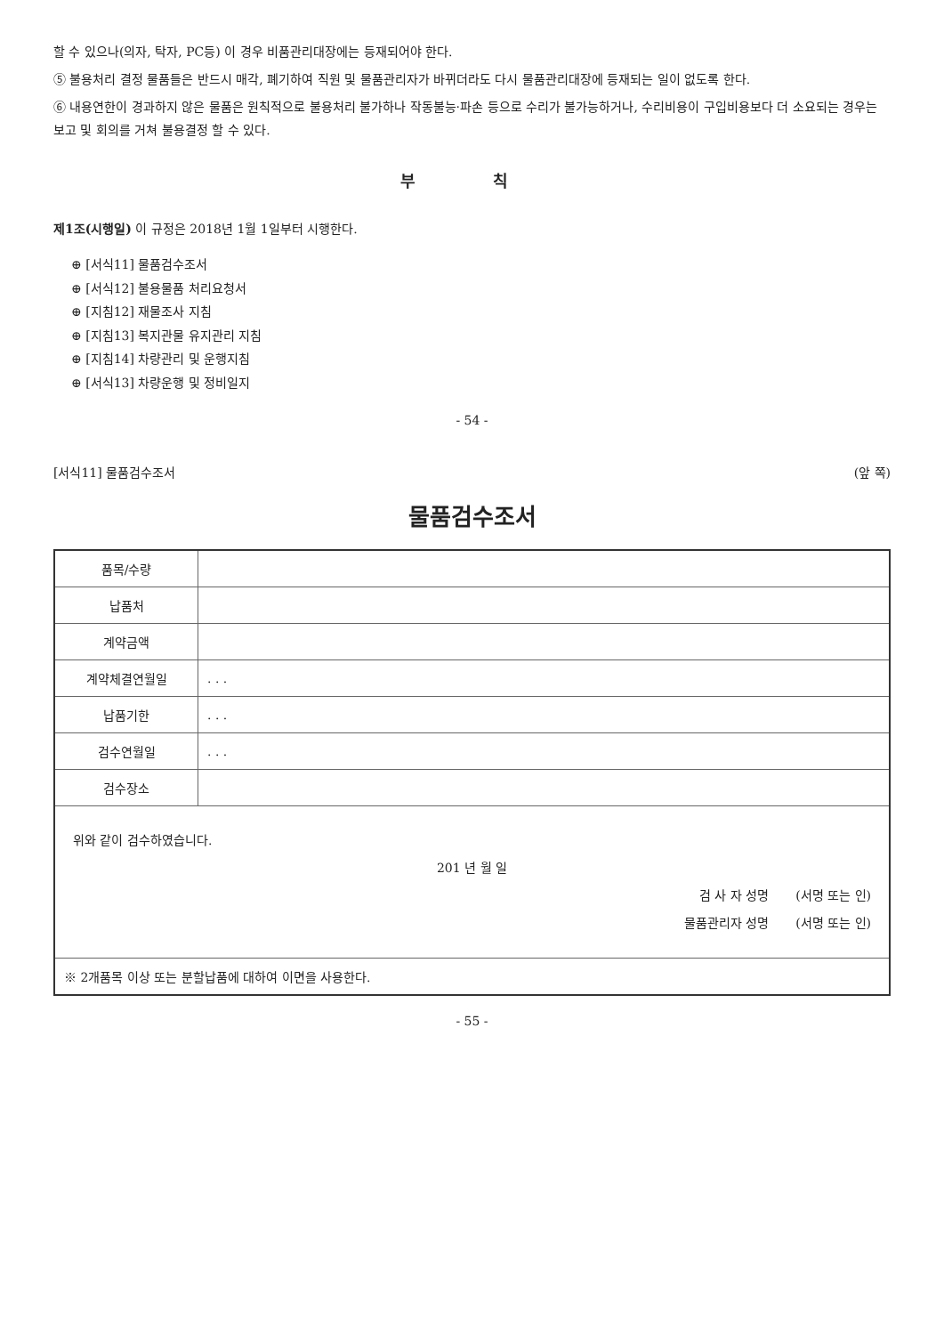할 수 있으나(의자, 탁자, PC등) 이 경우 비품관리대장에는 등재되어야 한다.
⑤ 불용처리 결정 물품들은 반드시 매각, 폐기하여 직원 및 물품관리자가 바뀌더라도 다시 물품관리대장에 등재되는 일이 없도록 한다.
⑥ 내용연한이 경과하지 않은 물품은 원칙적으로 불용처리 불가하나 작동불능·파손 등으로 수리가 불가능하거나, 수리비용이 구입비용보다 더 소요되는 경우는 보고 및 회의를 거쳐 불용결정 할 수 있다.
부 칙
제1조(시행일) 이 규정은 2018년 1월 1일부터 시행한다.
⊕ [서식11] 물품검수조서
⊕ [서식12] 불용물품 처리요청서
⊕ [지침12] 재물조사 지침
⊕ [지침13] 복지관물 유지관리 지침
⊕ [지침14] 차량관리 및 운행지침
⊕ [서식13] 차량운행 및 정비일지
- 54 -
[서식11] 물품검수조서 (앞 쪽)
물품검수조서
| 품목/수량 | |
| 납품처 | |
| 계약금액 | |
| 계약체결연월일 | . . . |
| 납품기한 | . . . |
| 검수연월일 | . . . |
| 검수장소 | |
| 위와 같이 검수하였습니다. 201 년 월 일 검 사 자 성명 (서명 또는 인) 물품관리자 성명 (서명 또는 인) | |
| ※ 2개품목 이상 또는 분할납품에 대하여 이면을 사용한다. | |
- 55 -